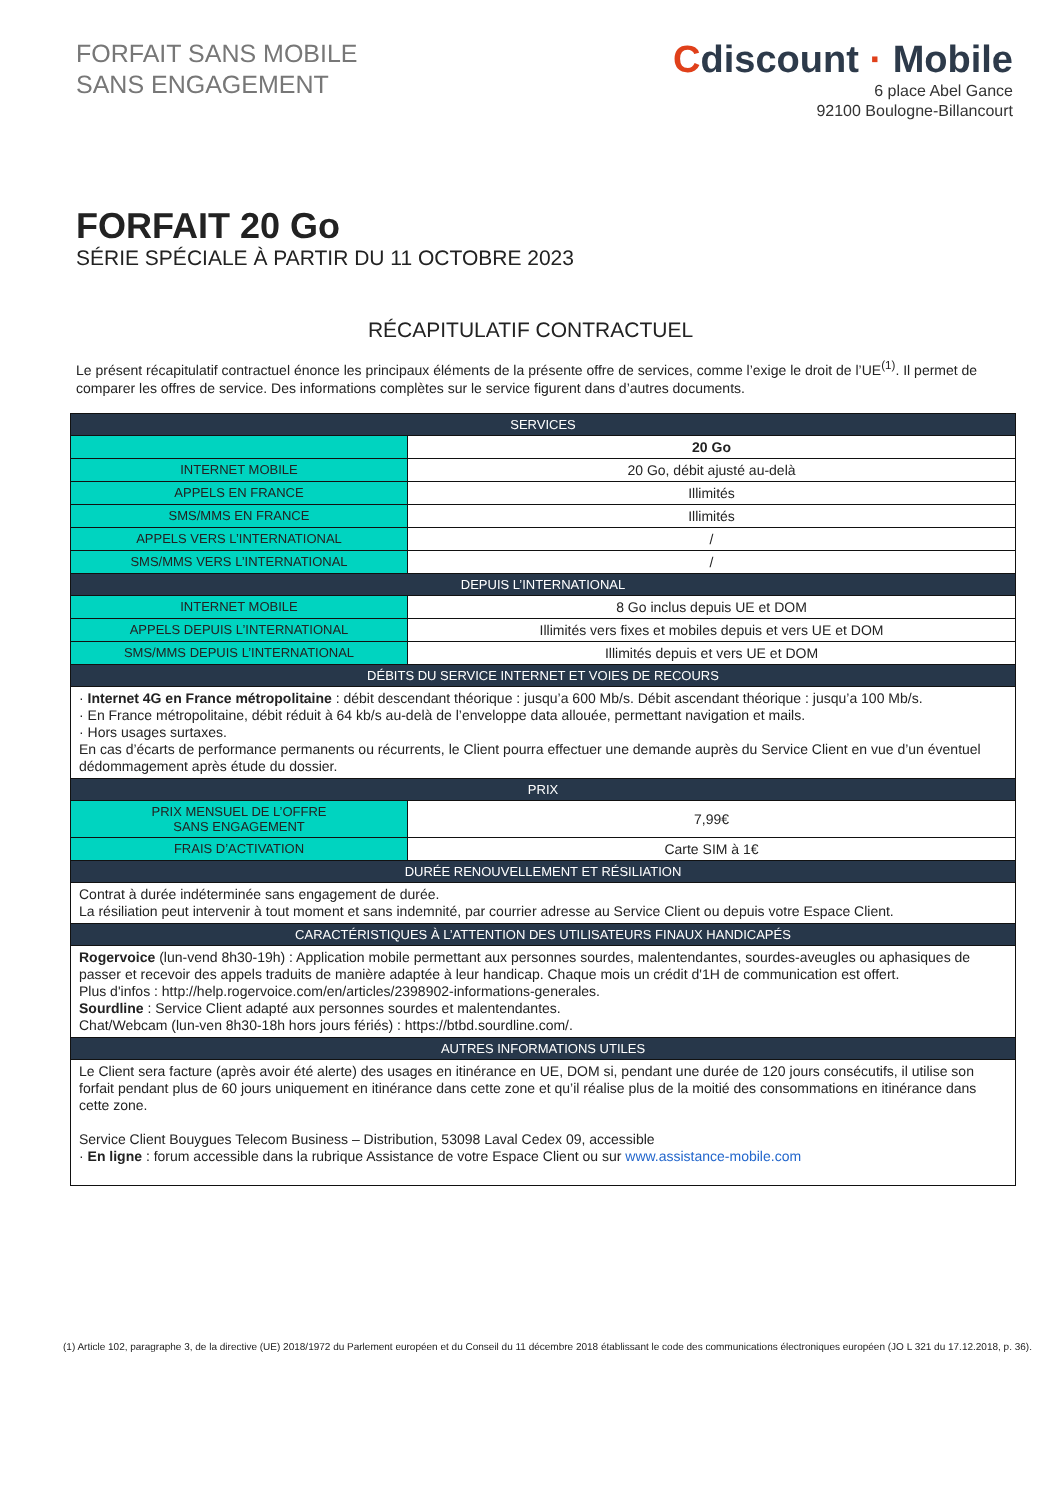FORFAIT SANS MOBILE
SANS ENGAGEMENT
Cdiscount · Mobile
6 place Abel Gance
92100 Boulogne-Billancourt
FORFAIT 20 Go
SÉRIE SPÉCIALE À PARTIR DU 11 OCTOBRE 2023
RÉCAPITULATIF CONTRACTUEL
Le présent récapitulatif contractuel énonce les principaux éléments de la présente offre de services, comme l’exige le droit de l’UE<sup>(1)</sup>. Il permet de comparer les offres de service. Des informations complètes sur le service figurent dans d’autres documents.
| SERVICES | |
| --- | --- |
| | 20 Go |
| INTERNET MOBILE | 20 Go, débit ajusté au-delà |
| APPELS EN FRANCE | Illimités |
| SMS/MMS EN FRANCE | Illimités |
| APPELS VERS L’INTERNATIONAL | / |
| SMS/MMS VERS L’INTERNATIONAL | / |
| DEPUIS L’INTERNATIONAL | |
| INTERNET MOBILE | 8 Go inclus depuis UE et DOM |
| APPELS DEPUIS L’INTERNATIONAL | Illimités vers fixes et mobiles depuis et vers UE et DOM |
| SMS/MMS DEPUIS L’INTERNATIONAL | Illimités depuis et vers UE et DOM |
| DÉBITS DU SERVICE INTERNET ET VOIES DE RECOURS | |
| · Internet 4G en France métropolitaine : débit descendant théorique : jusqu’a 600 Mb/s. Débit ascendant théorique : jusqu’a 100 Mb/s. · En France métropolitaine, débit réduit à 64 kb/s au-delà de l’enveloppe data allouée, permettant navigation et mails. · Hors usages surtaxes. En cas d’écarts de performance permanents ou récurrents, le Client pourra effectuer une demande auprès du Service Client en vue d’un éventuel dédommagement après étude du dossier. | |
| PRIX | |
| PRIX MENSUEL DE L’OFFRE SANS ENGAGEMENT | 7,99€ |
| FRAIS D’ACTIVATION | Carte SIM à 1€ |
| DURÉE RENOUVELLEMENT ET RÉSILIATION | |
| Contrat à durée indéterminée sans engagement de durée. La résiliation peut intervenir à tout moment et sans indemnité, par courrier adresse au Service Client ou depuis votre Espace Client. | |
| CARACTÉRISTIQUES À L’ATTENTION DES UTILISATEURS FINAUX HANDICAPÉS | |
| Rogervoice (lun-vend 8h30-19h) : Application mobile permettant aux personnes sourdes, malentendantes, sourdes-aveugles ou aphasiques de passer et recevoir des appels traduits de manière adaptée à leur handicap. Chaque mois un crédit d'1H de communication est offert. Plus d'infos : http://help.rogervoice.com/en/articles/2398902-informations-generales. Sourdline : Service Client adapté aux personnes sourdes et malentendantes. Chat/Webcam (lun-ven 8h30-18h hors jours fériés) : https://btbd.sourdline.com/. | |
| AUTRES INFORMATIONS UTILES | |
| Le Client sera facture (après avoir été alerte) des usages en itinérance en UE, DOM si, pendant une durée de 120 jours consécutifs, il utilise son forfait pendant plus de 60 jours uniquement en itinérance dans cette zone et qu’il réalise plus de la moitié des consommations en itinérance dans cette zone. Service Client Bouygues Telecom Business – Distribution, 53098 Laval Cedex 09, accessible · En ligne : forum accessible dans la rubrique Assistance de votre Espace Client ou sur www.assistance-mobile.com | |
(1) Article 102, paragraphe 3, de la directive (UE) 2018/1972 du Parlement européen et du Conseil du 11 décembre 2018 établissant le code des communications électroniques européen (JO L 321 du 17.12.2018, p. 36).